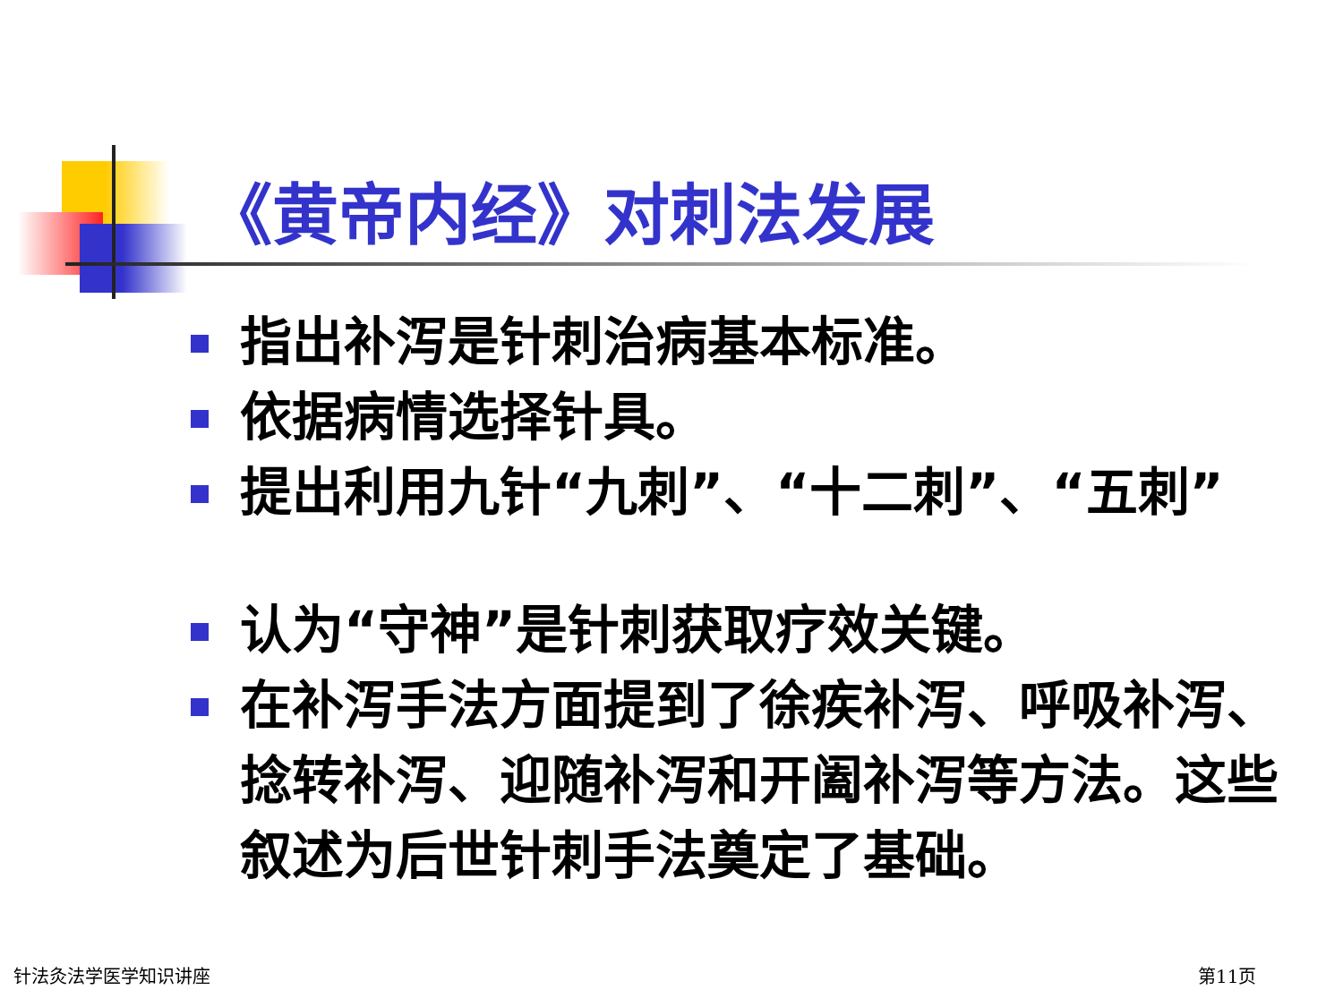《黄帝内经》对刺法发展
指出补泻是针刺治病基本标准。
依据病情选择针具。
提出利用九针“九刺”、“十二刺”、“五刺”
认为“守神”是针刺获取疗效关键。
在补泻手法方面提到了徐疾补泻、呼吸补泻、捻转补泻、迎随补泻和开阖补泻等方法。这些叙述为后世针刺手法奠定了基础。
针法灸法学医学知识讲座 第11页